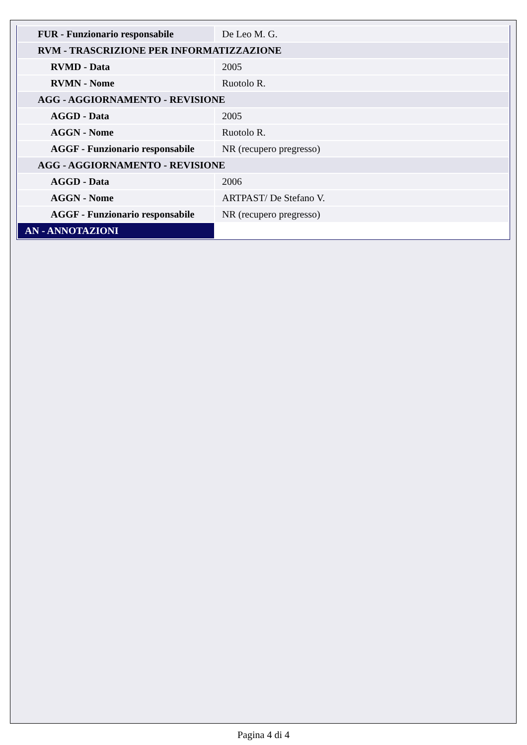| FUR - Funzionario responsabile | De Leo M. G. |
| RVM - TRASCRIZIONE PER INFORMATIZZAZIONE | |
| RVMD - Data | 2005 |
| RVMN - Nome | Ruotolo R. |
| AGG - AGGIORNAMENTO - REVISIONE | |
| AGGD - Data | 2005 |
| AGGN - Nome | Ruotolo R. |
| AGGF - Funzionario responsabile | NR (recupero pregresso) |
| AGG - AGGIORNAMENTO - REVISIONE | |
| AGGD - Data | 2006 |
| AGGN - Nome | ARTPAST/ De Stefano V. |
| AGGF - Funzionario responsabile | NR (recupero pregresso) |
| AN - ANNOTAZIONI | |
Pagina 4 di 4